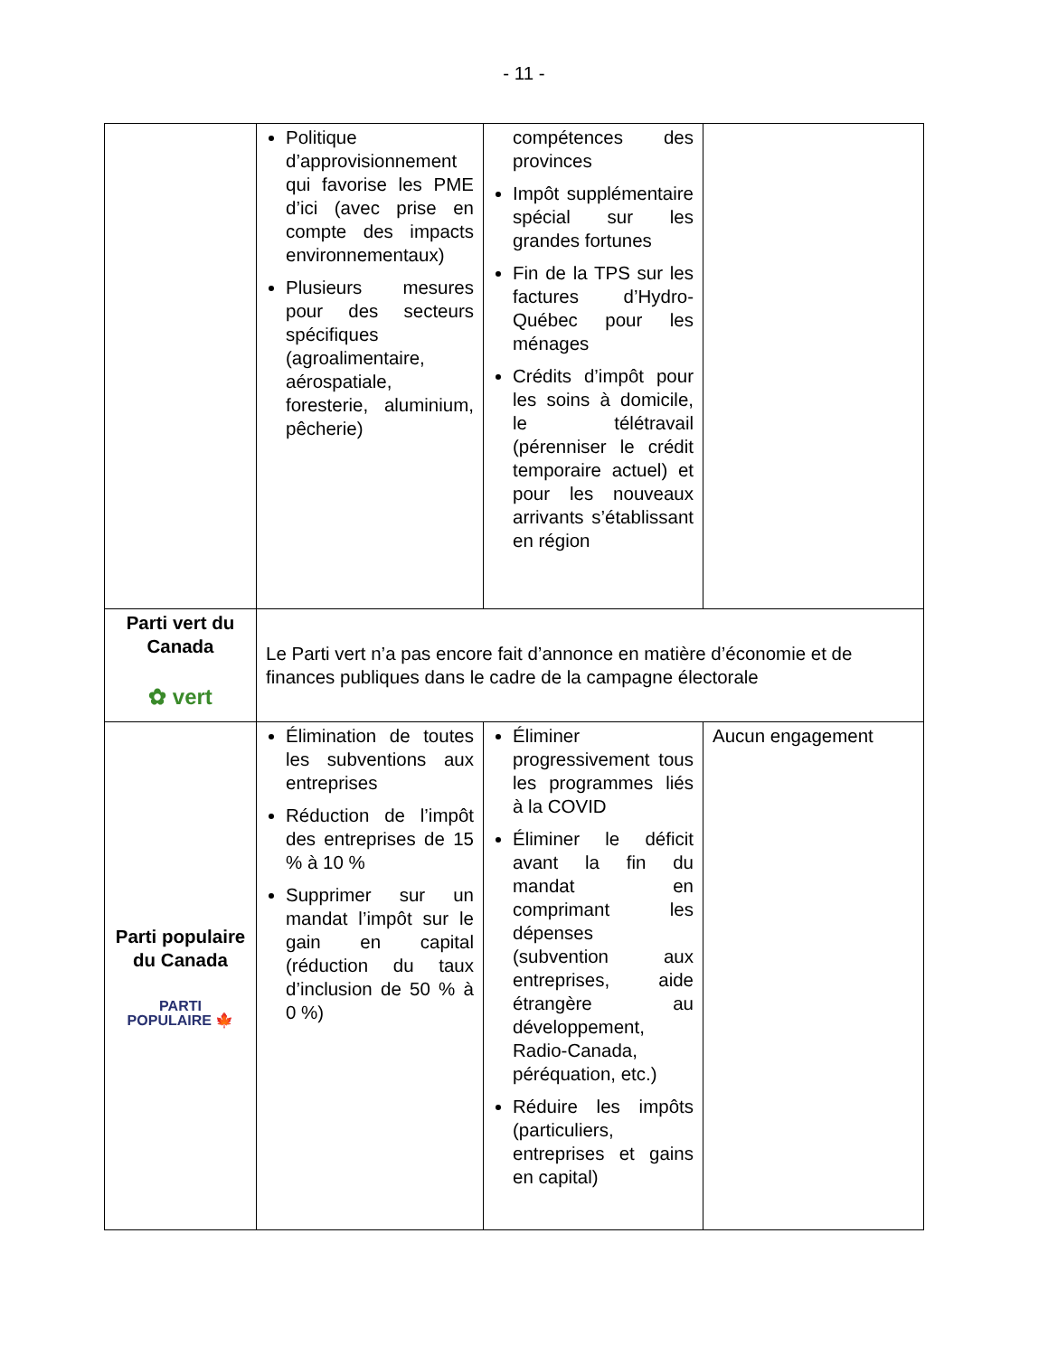- 11 -
| | Politique d’approvisionnement qui favorise les PME d’ici (avec prise en compte des impacts environnementaux) Plusieurs mesures pour des secteurs spécifiques (agroalimentaire, aérospatiale, foresterie, aluminium, pêcherie) | compétences des provinces Impôt supplémentaire spécial sur les grandes fortunes Fin de la TPS sur les factures d’Hydro-Québec pour les ménages Crédits d’impôt pour les soins à domicile, le télétravail (pérenniser le crédit temporaire actuel) et pour les nouveaux arrivants s’établissant en région | |
| Parti vert du Canada ✿ vert | Le Parti vert n’a pas encore fait d’annonce en matière d’économie et de finances publiques dans le cadre de la campagne électorale | | |
| Parti populaire du Canada PARTI POPULAIRE 🍁 | Élimination de toutes les subventions aux entreprises Réduction de l’impôt des entreprises de 15 % à 10 % Supprimer sur un mandat l’impôt sur le gain en capital (réduction du taux d’inclusion de 50 % à 0 %) | Éliminer progressivement tous les programmes liés à la COVID Éliminer le déficit avant la fin du mandat en comprimant les dépenses (subvention aux entreprises, aide étrangère au développement, Radio-Canada, péréquation, etc.) Réduire les impôts (particuliers, entreprises et gains en capital) | Aucun engagement |